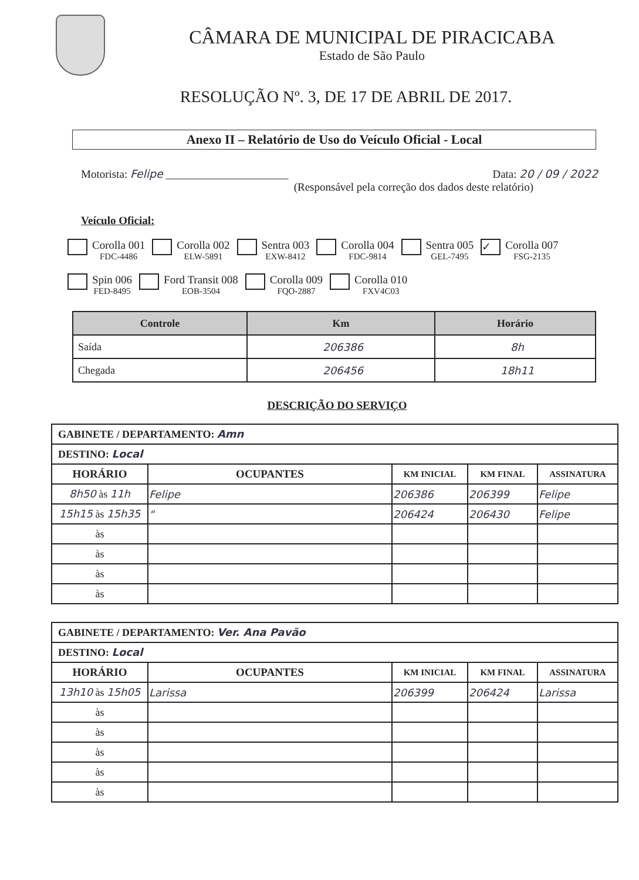CÂMARA DE MUNICIPAL DE PIRACICABA
Estado de São Paulo
RESOLUÇÃO Nº. 3, DE 17 DE ABRIL DE 2017.
Anexo II – Relatório de Uso do Veículo Oficial - Local
Motorista: Felipe ______________________ Data: 20 / 09 / 2022
(Responsável pela correção dos dados deste relatório)
Veículo Oficial:
Corolla 001
FDC-4486
Corolla 002
ELW-5891
Sentra 003
EXW-8412
Corolla 004
FDC-9814
Sentra 005
GEL-7495
✓
Corolla 007
FSG-2135
Spin 006
FED-8495
Ford Transit 008
EOB-3504
Corolla 009
FQO-2887
Corolla 010
FXV4C03
| Controle | Km | Horário |
| --- | --- | --- |
| Saída | 206386 | 8h |
| Chegada | 206456 | 18h11 |
DESCRIÇÃO DO SERVIÇO
| GABINETE / DEPARTAMENTO: Amn | | | | |
| DESTINO: Local | | | | |
| HORÁRIO | OCUPANTES | KM INICIAL | KM FINAL | ASSINATURA |
| 8h50 às 11h | Felipe | 206386 | 206399 | Felipe |
| 15h15 às 15h35 | " | 206424 | 206430 | Felipe |
| às | | | | |
| às | | | | |
| às | | | | |
| às | | | | |
| GABINETE / DEPARTAMENTO: Ver. Ana Pavão | | | | |
| DESTINO: Local | | | | |
| HORÁRIO | OCUPANTES | KM INICIAL | KM FINAL | ASSINATURA |
| 13h10 às 15h05 | Larissa | 206399 | 206424 | Larissa |
| às | | | | |
| às | | | | |
| às | | | | |
| às | | | | |
| às | | | | |